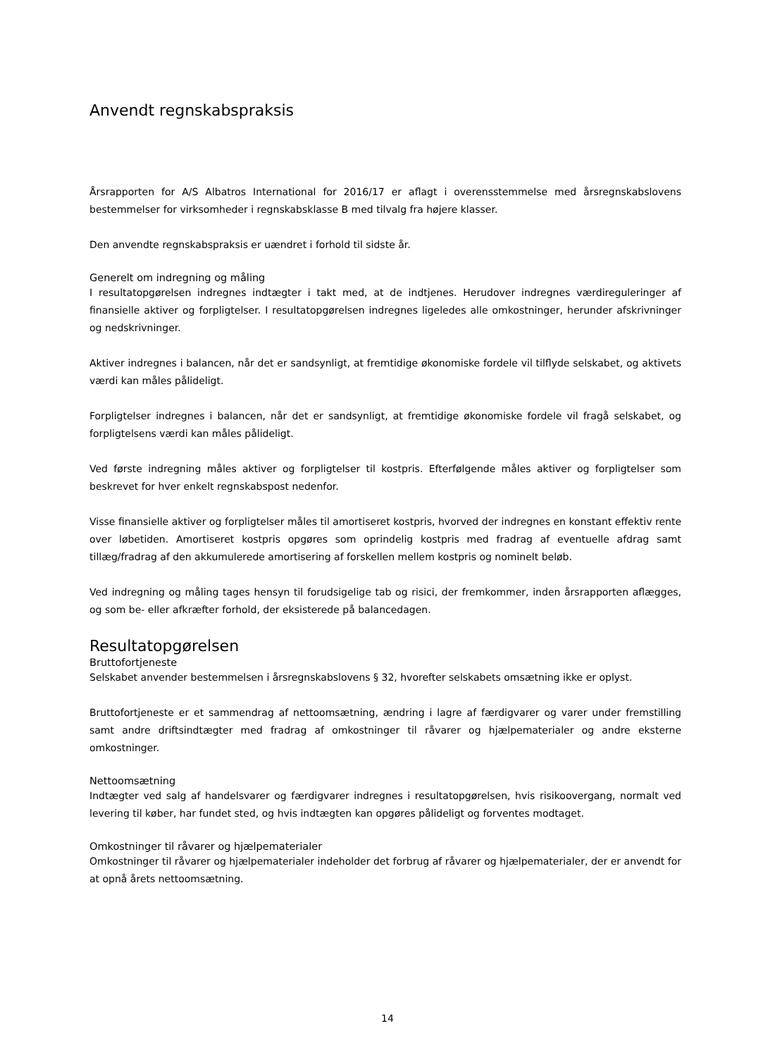Anvendt regnskabspraksis
Årsrapporten for A/S Albatros International for 2016/17 er aflagt i overensstemmelse med årsregnskabslovens bestemmelser for virksomheder i regnskabsklasse B med tilvalg fra højere klasser.
Den anvendte regnskabspraksis er uændret i forhold til sidste år.
Generelt om indregning og måling
I resultatopgørelsen indregnes indtægter i takt med, at de indtjenes. Herudover indregnes værdireguleringer af finansielle aktiver og forpligtelser. I resultatopgørelsen indregnes ligeledes alle omkostninger, herunder afskrivninger og nedskrivninger.
Aktiver indregnes i balancen, når det er sandsynligt, at fremtidige økonomiske fordele vil tilflyde selskabet, og aktivets værdi kan måles pålideligt.
Forpligtelser indregnes i balancen, når det er sandsynligt, at fremtidige økonomiske fordele vil fragå selskabet, og forpligtelsens værdi kan måles pålideligt.
Ved første indregning måles aktiver og forpligtelser til kostpris. Efterfølgende måles aktiver og forpligtelser som beskrevet for hver enkelt regnskabspost nedenfor.
Visse finansielle aktiver og forpligtelser måles til amortiseret kostpris, hvorved der indregnes en konstant effektiv rente over løbetiden. Amortiseret kostpris opgøres som oprindelig kostpris med fradrag af eventuelle afdrag samt tillæg/fradrag af den akkumulerede amortisering af forskellen mellem kostpris og nominelt beløb.
Ved indregning og måling tages hensyn til forudsigelige tab og risici, der fremkommer, inden årsrapporten aflægges, og som be- eller afkræfter forhold, der eksisterede på balancedagen.
Resultatopgørelsen
Bruttofortjeneste
Selskabet anvender bestemmelsen i årsregnskabslovens § 32, hvorefter selskabets omsætning ikke er oplyst.
Bruttofortjeneste er et sammendrag af nettoomsætning, ændring i lagre af færdigvarer og varer under fremstilling samt andre driftsindtægter med fradrag af omkostninger til råvarer og hjælpematerialer og andre eksterne omkostninger.
Nettoomsætning
Indtægter ved salg af handelsvarer og færdigvarer indregnes i resultatopgørelsen, hvis risikoovergang, normalt ved levering til køber, har fundet sted, og hvis indtægten kan opgøres pålideligt og forventes modtaget.
Omkostninger til råvarer og hjælpematerialer
Omkostninger til råvarer og hjælpematerialer indeholder det forbrug af råvarer og hjælpematerialer, der er anvendt for at opnå årets nettoomsætning.
14